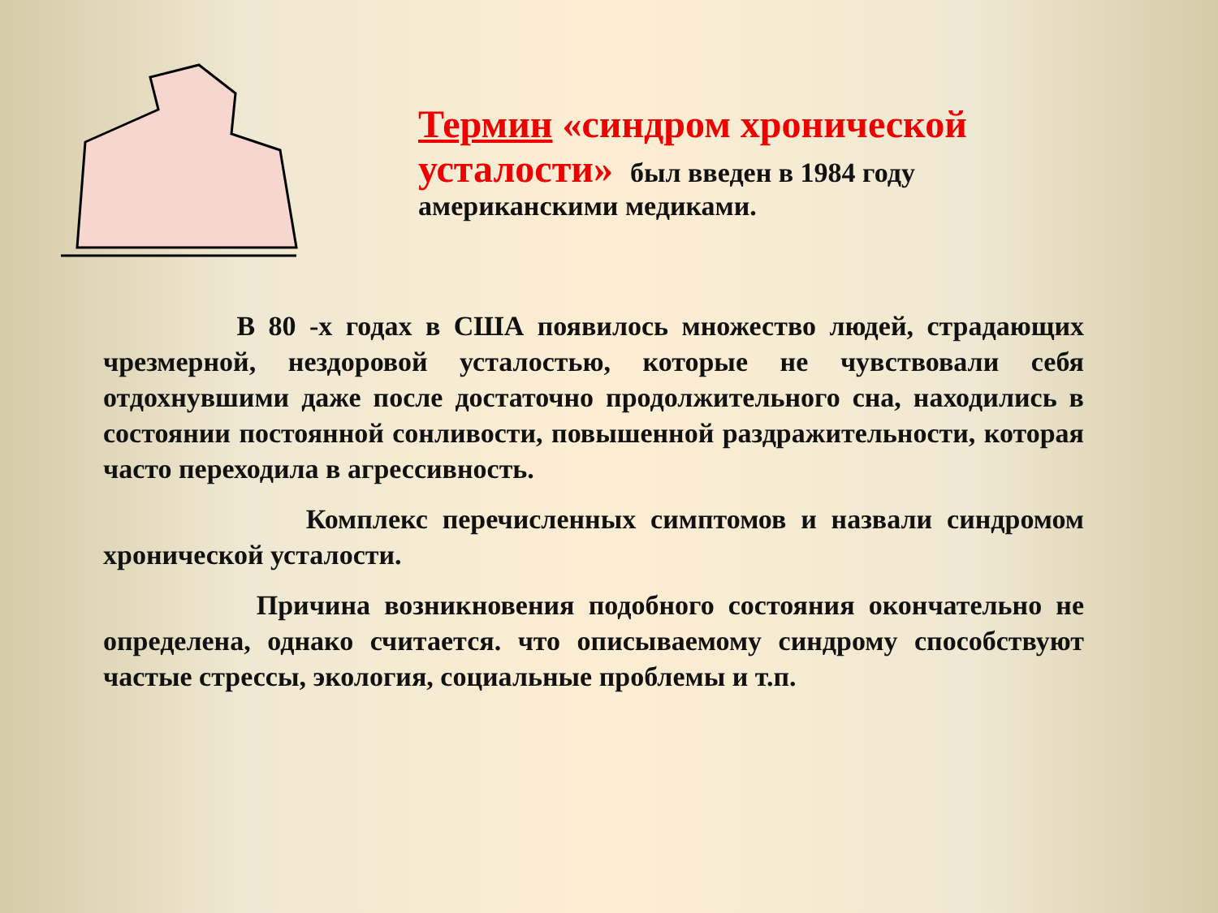Термин «синдром хронической усталости» был введен в 1984 году американскими медиками.
В 80 -х годах в США появилось множество людей, страдающих чрезмерной, нездоровой усталостью, которые не чувствовали себя отдохнувшими даже после достаточно продолжительного сна, находились в состоянии постоянной сонливости, повышенной раздражительности, которая часто переходила в агрессивность.
Комплекс перечисленных симптомов и назвали синдромом хронической усталости.
Причина возникновения подобного состояния окончательно не определена, однако считается. что описываемому синдрому способствуют частые стрессы, экология, социальные проблемы и т.п.